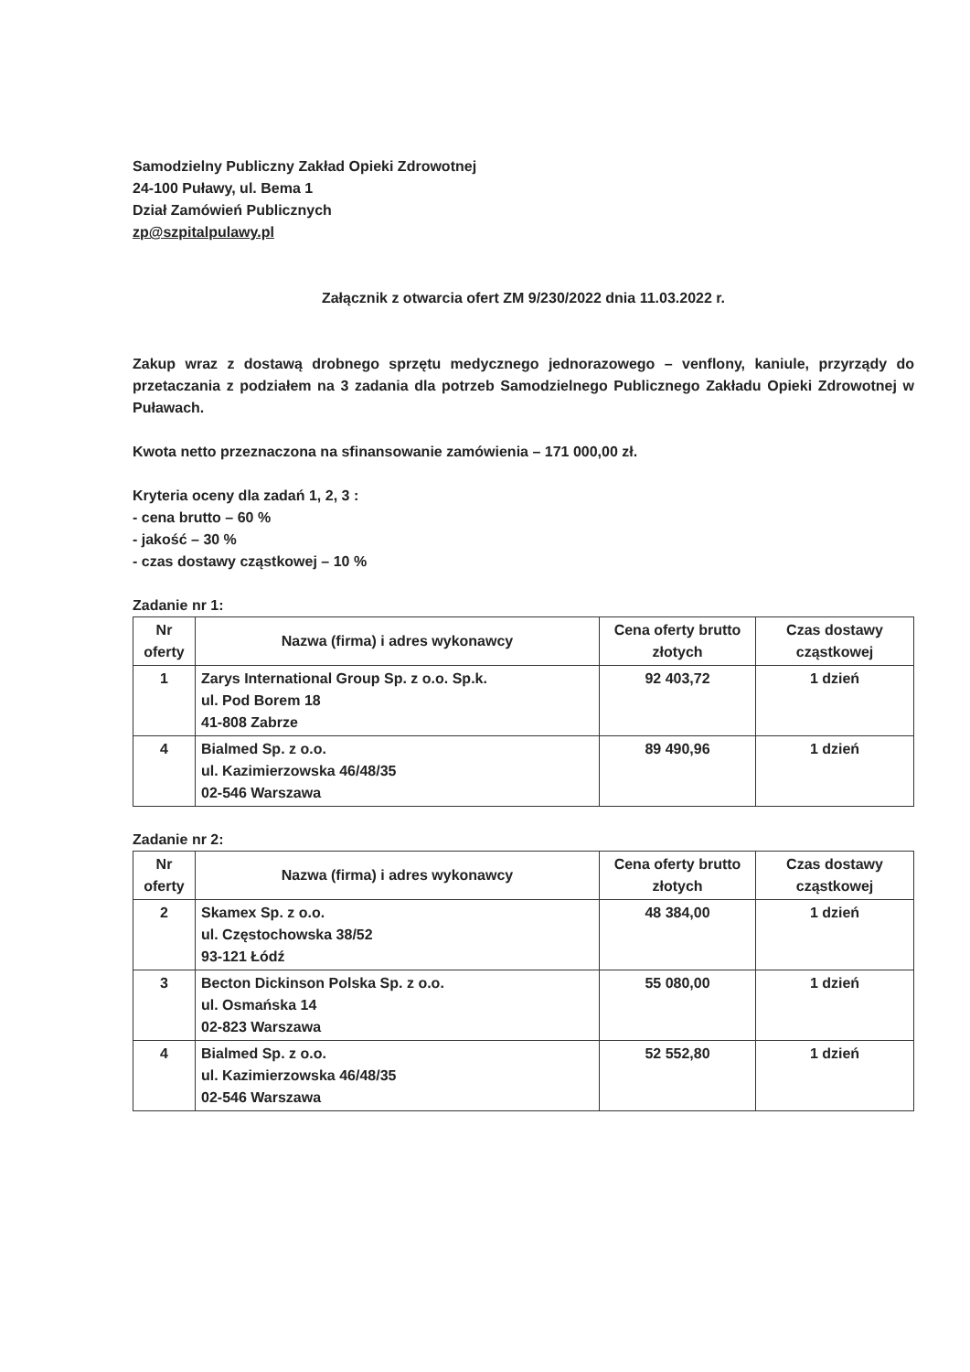Samodzielny Publiczny Zakład Opieki Zdrowotnej
24-100 Puławy, ul. Bema 1
Dział Zamówień Publicznych
zp@szpitalpulawy.pl
Załącznik z otwarcia ofert ZM 9/230/2022 dnia 11.03.2022 r.
Zakup wraz z dostawą drobnego sprzętu medycznego jednorazowego – venflony, kaniule, przyrządy do przetaczania z podziałem na 3 zadania dla potrzeb Samodzielnego Publicznego Zakładu Opieki Zdrowotnej w Puławach.
Kwota netto przeznaczona na sfinansowanie zamówienia – 171 000,00 zł.
Kryteria oceny dla zadań 1, 2, 3 :
- cena brutto – 60 %
- jakość – 30 %
- czas dostawy cząstkowej – 10 %
Zadanie nr 1:
| Nr oferty | Nazwa (firma) i adres wykonawcy | Cena oferty brutto złotych | Czas dostawy cząstkowej |
| --- | --- | --- | --- |
| 1 | Zarys International Group Sp. z o.o. Sp.k. ul. Pod Borem 18 41-808 Zabrze | 92 403,72 | 1 dzień |
| 4 | Bialmed Sp. z o.o. ul. Kazimierzowska 46/48/35 02-546 Warszawa | 89 490,96 | 1 dzień |
Zadanie nr 2:
| Nr oferty | Nazwa (firma) i adres wykonawcy | Cena oferty brutto złotych | Czas dostawy cząstkowej |
| --- | --- | --- | --- |
| 2 | Skamex Sp. z o.o. ul. Częstochowska 38/52 93-121 Łódź | 48 384,00 | 1 dzień |
| 3 | Becton Dickinson Polska Sp. z o.o. ul. Osmańska 14 02-823 Warszawa | 55 080,00 | 1 dzień |
| 4 | Bialmed Sp. z o.o. ul. Kazimierzowska 46/48/35 02-546 Warszawa | 52 552,80 | 1 dzień |